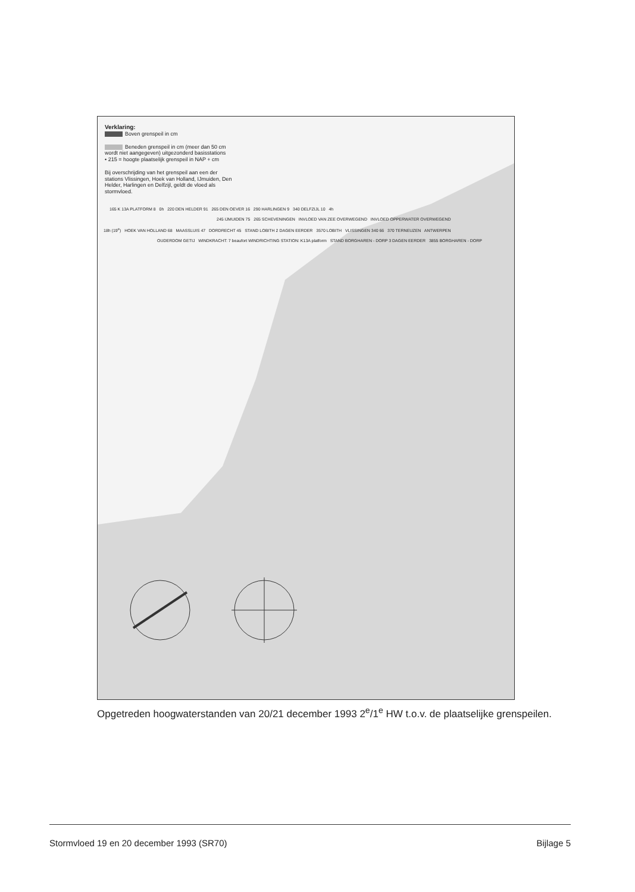Verklaring:
Boven grenspeil in cm
Beneden grenspeil in cm (meer dan 50 cm wordt niet aangegeven) uitgezonderd basisstations
• 215 = hoogte plaatselijk grenspeil in NAP + cm
Bij overschrijding van het grenspeil aan een der stations Vlissingen, Hoek van Holland, IJmuiden, Den Helder, Harlingen en Delfzijl, geldt de vloed als stormvloed.
165 K 13A PLATFORM 8 0h 220 DEN HELDER 91 265 DEN OEVER 16 290 HARLINGEN 9 340 DELFZIJL 10 4h
245 IJMUIDEN 75 265 SCHEVENINGEN INVLOED VAN ZEE OVERWEGEND INVLOED OPPERWATER OVERWEGEND
18h (19<sup>e</sup>) HOEK VAN HOLLAND 68 MAASSLUIS 47 DORDRECHT 45 STAND LOBITH 2 DAGEN EERDER 3570 LOBITH VLISSINGEN 340 66 370 TERNEUZEN ANTWERPEN
OUDERDOM GETIJ WINDKRACHT: 7 beaufort WINDRICHTING STATION: K13A platform STAND BORGHAREN - DORP 3 DAGEN EERDER 3855 BORGHAREN - DORP
Opgetreden hoogwaterstanden van 20/21 december 1993 2<sup>e</sup>/1<sup>e</sup> HW t.o.v. de plaatselijke grenspeilen.
Stormvloed 19 en 20 december 1993 (SR70) Bijlage 5